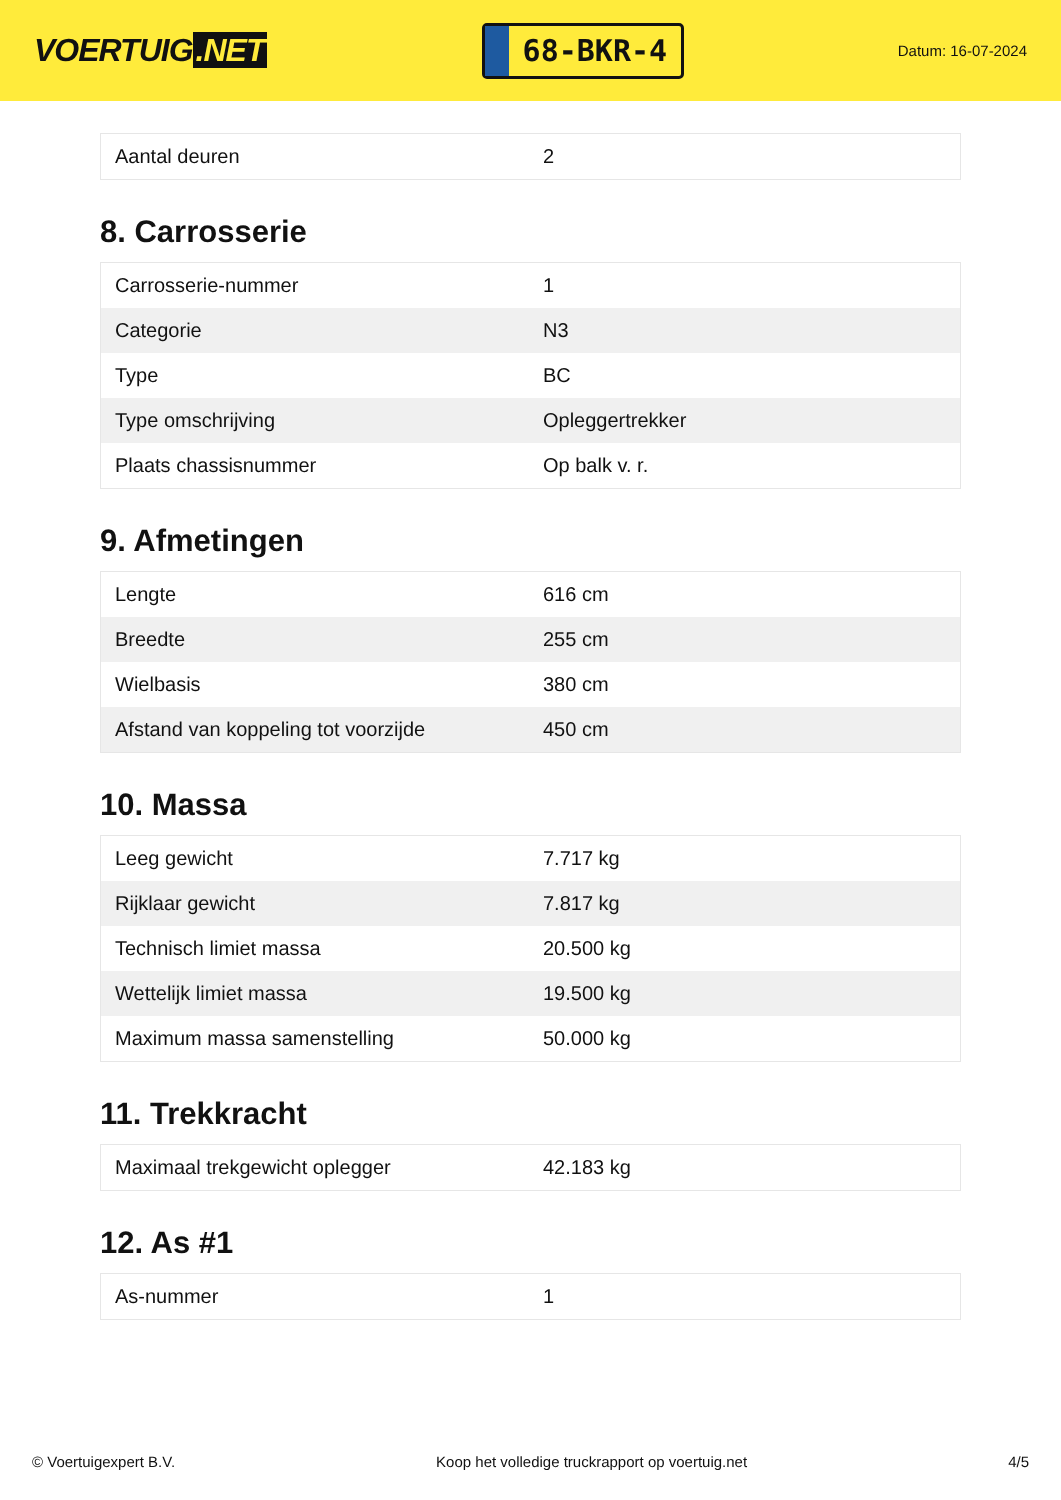VOERTUIG.NET
68-BKR-4
Datum: 16-07-2024
| Aantal deuren | 2 |
8. Carrosserie
| Carrosserie-nummer | 1 |
| Categorie | N3 |
| Type | BC |
| Type omschrijving | Opleggertrekker |
| Plaats chassisnummer | Op balk v. r. |
9. Afmetingen
| Lengte | 616 cm |
| Breedte | 255 cm |
| Wielbasis | 380 cm |
| Afstand van koppeling tot voorzijde | 450 cm |
10. Massa
| Leeg gewicht | 7.717 kg |
| Rijklaar gewicht | 7.817 kg |
| Technisch limiet massa | 20.500 kg |
| Wettelijk limiet massa | 19.500 kg |
| Maximum massa samenstelling | 50.000 kg |
11. Trekkracht
| Maximaal trekgewicht oplegger | 42.183 kg |
12. As #1
| As-nummer | 1 |
© Voertuigexpert B.V. Koop het volledige truckrapport op voertuig.net 4/5